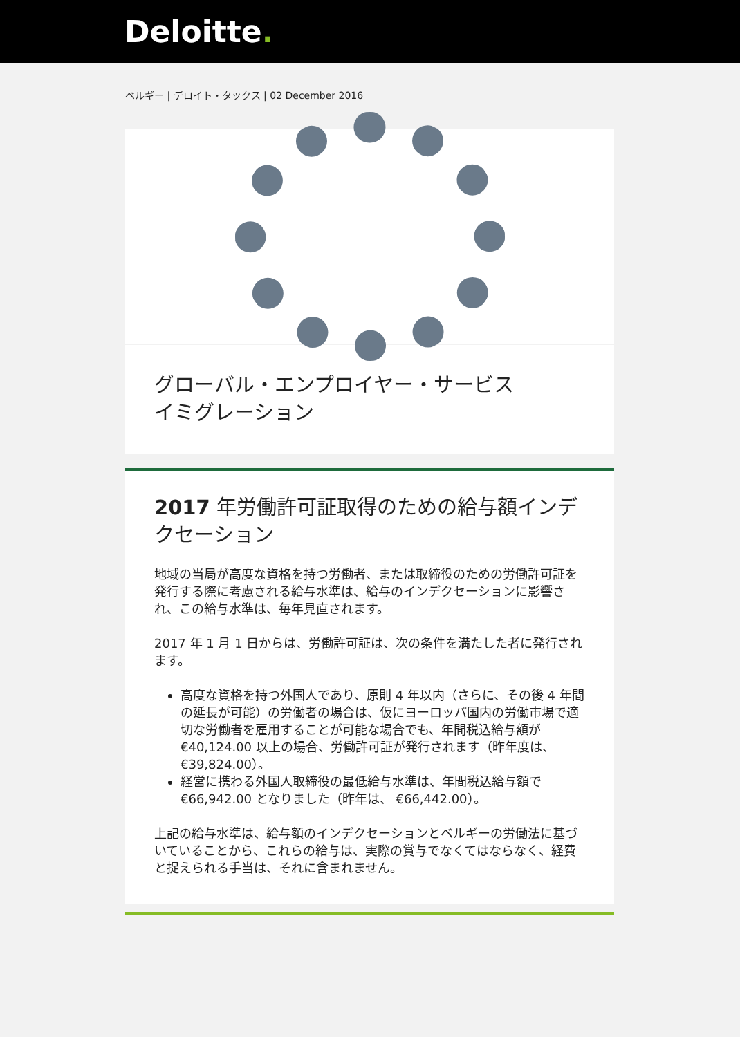Deloitte.
ベルギー | デロイト・タックス | 02 December 2016
グローバル・エンプロイヤー・サービス
イミグレーション
2017 年労働許可証取得のための給与額インデクセーション
地域の当局が高度な資格を持つ労働者、または取締役のための労働許可証を発行する際に考慮される給与水準は、給与のインデクセーションに影響され、この給与水準は、毎年見直されます。
2017 年 1 月 1 日からは、労働許可証は、次の条件を満たした者に発行されます。
高度な資格を持つ外国人であり、原則 4 年以内（さらに、その後 4 年間の延長が可能）の労働者の場合は、仮にヨーロッパ国内の労働市場で適切な労働者を雇用することが可能な場合でも、年間税込給与額が€40,124.00 以上の場合、労働許可証が発行されます（昨年度は、 €39,824.00）。
経営に携わる外国人取締役の最低給与水準は、年間税込給与額で €66,942.00 となりました（昨年は、 €66,442.00）。
上記の給与水準は、給与額のインデクセーションとベルギーの労働法に基づいていることから、これらの給与は、実際の賞与でなくてはならなく、経費と捉えられる手当は、それに含まれません。